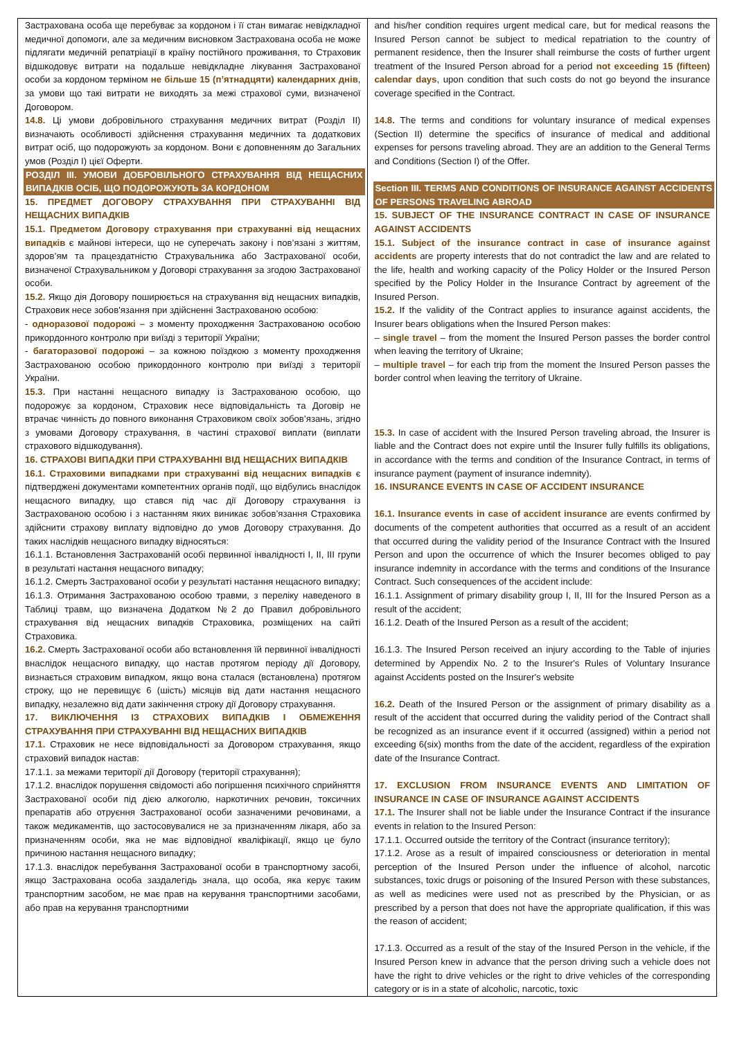| Застрахована особа ще перебуває за кордоном і її стан вимагає невідкладної медичної допомоги, але за медичним висновком Застрахована особа не може підлягати медичній репатріації в країну постійного проживання, то Страховик відшкодовує витрати на подальше невідкладне лікування Застрахованої особи за кордоном терміном не більше 15 (п’ятнадцяти) календарних днів , за умови що такі витрати не виходять за межі страхової суми, визначеної Договором. 14.8. Ці умови добровільного страхування медичних витрат (Розділ ІІ) визначають особливості здійснення страхування медичних та додаткових витрат осіб, що подорожують за кордоном. Вони є доповненням до Загальних умов (Розділ І) цієї Оферти. РОЗДІЛ ІІІ. УМОВИ ДОБРОВІЛЬНОГО СТРАХУВАННЯ ВІД НЕЩАСНИХ ВИПАДКІВ ОСІБ, ЩО ПОДОРОЖУЮТЬ ЗА КОРДОНОМ 15. ПРЕДМЕТ ДОГОВОРУ СТРАХУВАННЯ ПРИ СТРАХУВАННІ ВІД НЕЩАСНИХ ВИПАДКІВ 15.1. Предметом Договору страхування при страхуванні від нещасних випадків є майнові інтереси, що не суперечать закону і пов’язані з життям, здоров’ям та працездатністю Страхувальника або Застрахованої особи, визначеної Страхувальником у Договорі страхування за згодою Застрахованої особи. 15.2. Якщо дія Договору поширюється на страхування від нещасних випадків, Страховик несе зобов'язання при здійсненні Застрахованою особою: - одноразової подорожі – з моменту проходження Застрахованою особою прикордонного контролю при виїзді з території України; - багаторазової подорожі – за кожною поїздкою з моменту проходження Застрахованою особою прикордонного контролю при виїзді з території України. 15.3. При настанні нещасного випадку із Застрахованою особою, що подорожує за кордоном, Страховик несе відповідальність та Договір не втрачає чинність до повного виконання Страховиком своїх зобов’язань, згідно з умовами Договору страхування, в частині страхової виплати (виплати страхового відшкодування). 16. СТРАХОВІ ВИПАДКИ ПРИ СТРАХУВАННІ ВІД НЕЩАСНИХ ВИПАДКІВ 16.1. Страховими випадками при страхуванні від нещасних випадків є підтверджені документами компетентних органів події, що відбулись внаслідок нещасного випадку, що стався під час дії Договору страхування із Застрахованою особою і з настанням яких виникає зобов’язання Страховика здійснити страхову виплату відповідно до умов Договору страхування. До таких наслідків нещасного випадку відносяться: 16.1.1. Встановлення Застрахованій особі первинної інвалідності І, ІІ, ІІІ групи в результаті настання нещасного випадку; 16.1.2. Смерть Застрахованої особи у результаті настання нещасного випадку; 16.1.3. Отримання Застрахованою особою травми, з переліку наведеного в Таблиці травм, що визначена Додатком №2 до Правил добровільного страхування від нещасних випадків Страховика, розміщених на сайті Страховика. 16.2. Смерть Застрахованої особи або встановлення їй первинної інвалідності внаслідок нещасного випадку, що настав протягом періоду дії Договору, визнається страховим випадком, якщо вона сталася (встановлена) протягом строку, що не перевищує 6 (шість) місяців від дати настання нещасного випадку, незалежно від дати закінчення строку дії Договору страхування. 17. ВИКЛЮЧЕННЯ ІЗ СТРАХОВИХ ВИПАДКІВ І ОБМЕЖЕННЯ СТРАХУВАННЯ ПРИ СТРАХУВАННІ ВІД НЕЩАСНИХ ВИПАДКІВ 17.1. Страховик не несе відповідальності за Договором страхування, якщо страховий випадок настав: 17.1.1. за межами території дії Договору (території страхування); 17.1.2. внаслідок порушення свідомості або погіршення психічного сприйняття Застрахованої особи під дією алкоголю, наркотичних речовин, токсичних препаратів або отруєння Застрахованої особи зазначеними речовинами, а також медикаментів, що застосовувалися не за призначенням лікаря, або за призначенням особи, яка не має відповідної кваліфікації, якщо це було причиною настання нещасного випадку; 17.1.3. внаслідок перебування Застрахованої особи в транспортному засобі, якщо Застрахована особа заздалегідь знала, що особа, яка керує таким транспортним засобом, не має прав на керування транспортними засобами, або прав на керування транспортними | and his/her condition requires urgent medical care, but for medical reasons the Insured Person cannot be subject to medical repatriation to the country of permanent residence, then the Insurer shall reimburse the costs of further urgent treatment of the Insured Person abroad for a period not exceeding 15 (fifteen) calendar days , upon condition that such costs do not go beyond the insurance coverage specified in the Contract. 14.8. The terms and conditions for voluntary insurance of medical expenses (Section II) determine the specifics of insurance of medical and additional expenses for persons traveling abroad. They are an addition to the General Terms and Conditions (Section I) of the Offer. Section III. TERMS AND CONDITIONS OF INSURANCE AGAINST ACCIDENTS OF PERSONS TRAVELING ABROAD 15. SUBJECT OF THE INSURANCE CONTRACT IN CASE OF INSURANCE AGAINST ACCIDENTS 15.1. Subject of the insurance contract in case of insurance against accidents are property interests that do not contradict the law and are related to the life, health and working capacity of the Policy Holder or the Insured Person specified by the Policy Holder in the Insurance Contract by agreement of the Insured Person. 15.2. If the validity of the Contract applies to insurance against accidents, the Insurer bears obligations when the Insured Person makes: – single travel – from the moment the Insured Person passes the border control when leaving the territory of Ukraine; – multiple travel – for each trip from the moment the Insured Person passes the border control when leaving the territory of Ukraine. 15.3. In case of accident with the Insured Person traveling abroad, the Insurer is liable and the Contract does not expire until the Insurer fully fulfills its obligations, in accordance with the terms and condition of the Insurance Contract, in terms of insurance payment (payment of insurance indemnity). 16. INSURANCE EVENTS IN CASE OF ACCIDENT INSURANCE 16.1. Insurance events in case of accident insurance are events confirmed by documents of the competent authorities that occurred as a result of an accident that occurred during the validity period of the Insurance Contract with the Insured Person and upon the occurrence of which the Insurer becomes obliged to pay insurance indemnity in accordance with the terms and conditions of the Insurance Contract. Such consequences of the accident include: 16.1.1. Assignment of primary disability group I, II, III for the Insured Person as a result of the accident; 16.1.2. Death of the Insured Person as a result of the accident; 16.1.3. The Insured Person received an injury according to the Table of injuries determined by Appendix No. 2 to the Insurer's Rules of Voluntary Insurance against Accidents posted on the Insurer's website 16.2. Death of the Insured Person or the assignment of primary disability as a result of the accident that occurred during the validity period of the Contract shall be recognized as an insurance event if it occurred (assigned) within a period not exceeding 6(six) months from the date of the accident, regardless of the expiration date of the Insurance Contract. 17. EXCLUSION FROM INSURANCE EVENTS AND LIMITATION OF INSURANCE IN CASE OF INSURANCE AGAINST ACCIDENTS 17.1. The Insurer shall not be liable under the Insurance Contract if the insurance events in relation to the Insured Person: 17.1.1. Occurred outside the territory of the Contract (insurance territory); 17.1.2. Arose as a result of impaired consciousness or deterioration in mental perception of the Insured Person under the influence of alcohol, narcotic substances, toxic drugs or poisoning of the Insured Person with these substances, as well as medicines were used not as prescribed by the Physician, or as prescribed by a person that does not have the appropriate qualification, if this was the reason of accident; 17.1.3. Occurred as a result of the stay of the Insured Person in the vehicle, if the Insured Person knew in advance that the person driving such a vehicle does not have the right to drive vehicles or the right to drive vehicles of the corresponding category or is in a state of alcoholic, narcotic, toxic |